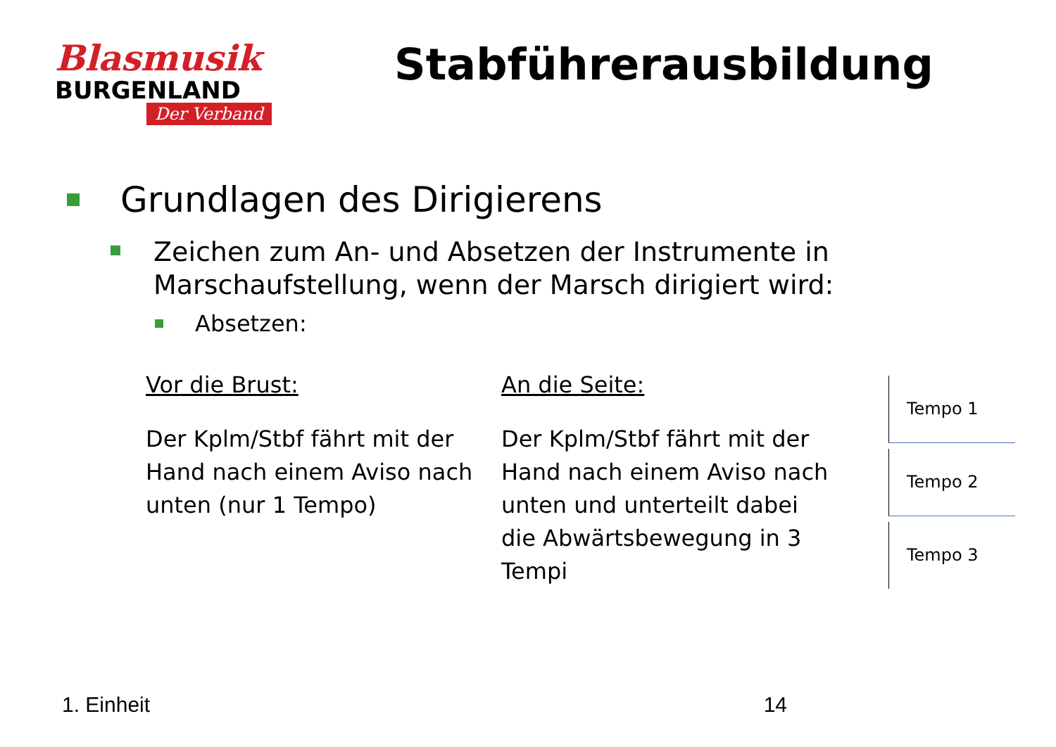Blasmusik
BURGENLAND
Der Verband
Stabführerausbildung
Grundlagen des Dirigierens
Zeichen zum An- und Absetzen der Instrumente in Marschaufstellung, wenn der Marsch dirigiert wird:
Absetzen:
Vor die Brust:
Der Kplm/Stbf fährt mit der Hand nach einem Aviso nach unten (nur 1 Tempo)
An die Seite:
Der Kplm/Stbf fährt mit der Hand nach einem Aviso nach unten und unterteilt dabei die Abwärtsbewegung in 3 Tempi
Tempo 1
Tempo 2
Tempo 3
1. Einheit 14